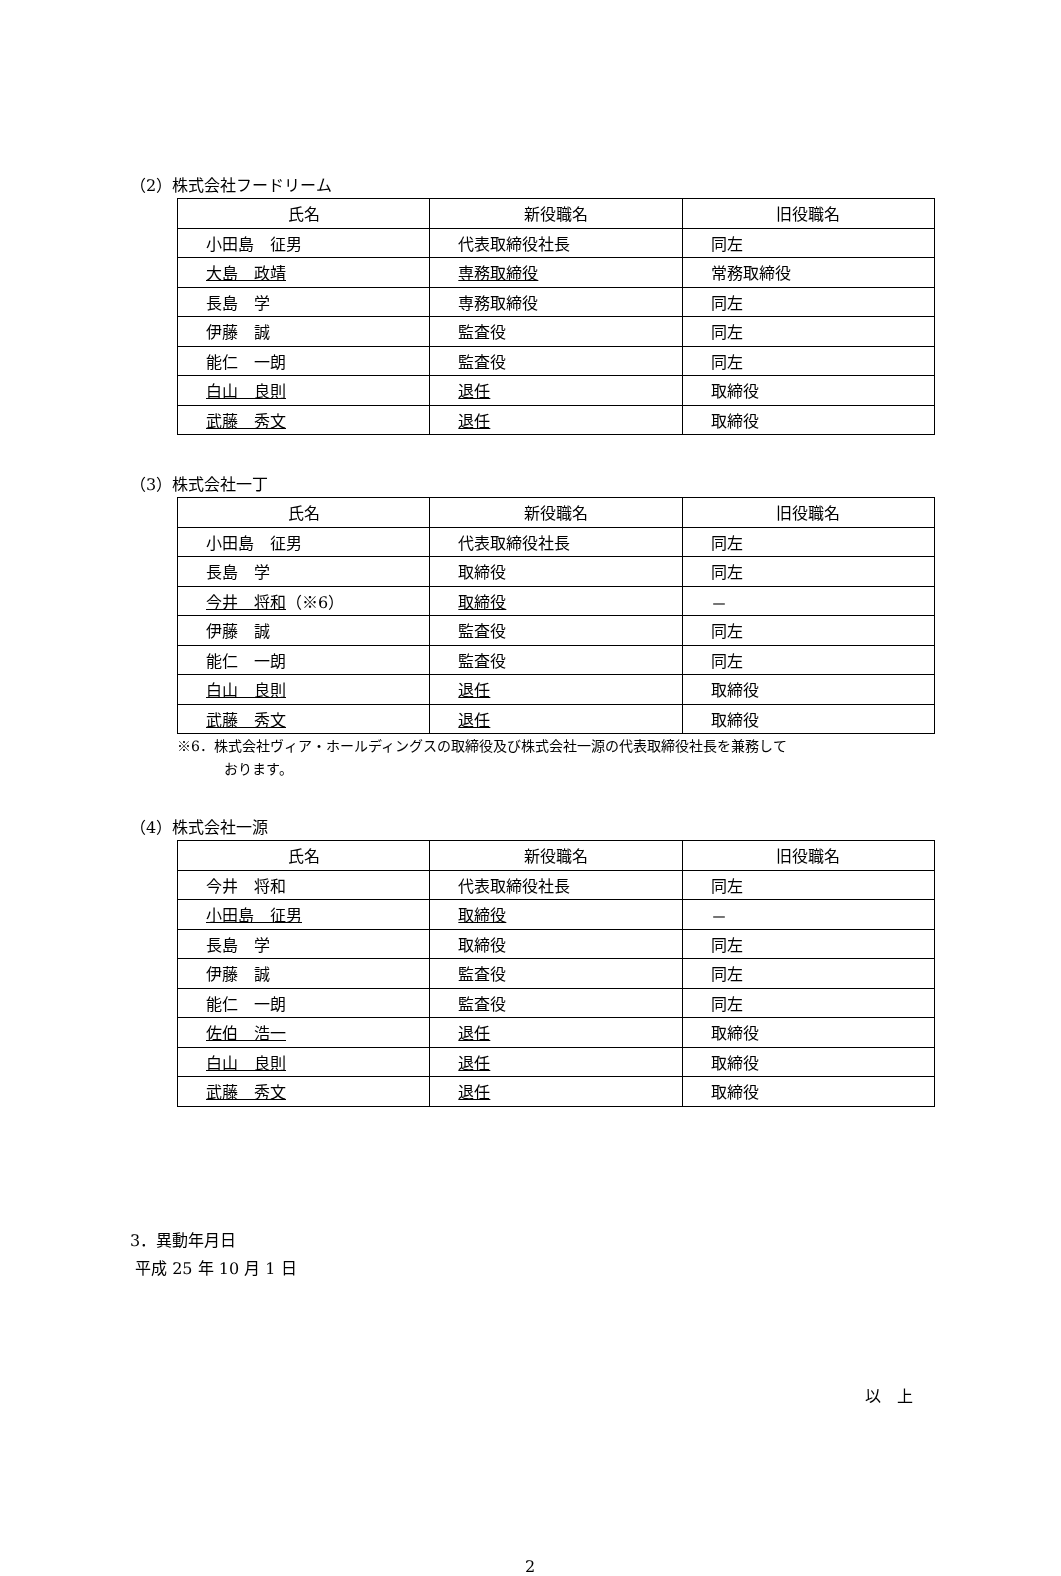（2）株式会社フードリーム
| 氏名 | 新役職名 | 旧役職名 |
| --- | --- | --- |
| 小田島 征男 | 代表取締役社長 | 同左 |
| 大島 政靖 | 専務取締役 | 常務取締役 |
| 長島 学 | 専務取締役 | 同左 |
| 伊藤 誠 | 監査役 | 同左 |
| 能仁 一朗 | 監査役 | 同左 |
| 白山 良則 | 退任 | 取締役 |
| 武藤 秀文 | 退任 | 取締役 |
（3）株式会社一丁
| 氏名 | 新役職名 | 旧役職名 |
| --- | --- | --- |
| 小田島 征男 | 代表取締役社長 | 同左 |
| 長島 学 | 取締役 | 同左 |
| 今井 将和 （※6） | 取締役 | － |
| 伊藤 誠 | 監査役 | 同左 |
| 能仁 一朗 | 監査役 | 同左 |
| 白山 良則 | 退任 | 取締役 |
| 武藤 秀文 | 退任 | 取締役 |
※6．株式会社ヴィア・ホールディングスの取締役及び株式会社一源の代表取締役社長を兼務して
おります。
（4）株式会社一源
| 氏名 | 新役職名 | 旧役職名 |
| --- | --- | --- |
| 今井 将和 | 代表取締役社長 | 同左 |
| 小田島 征男 | 取締役 | － |
| 長島 学 | 取締役 | 同左 |
| 伊藤 誠 | 監査役 | 同左 |
| 能仁 一朗 | 監査役 | 同左 |
| 佐伯 浩一 | 退任 | 取締役 |
| 白山 良則 | 退任 | 取締役 |
| 武藤 秀文 | 退任 | 取締役 |
3．異動年月日
平成 25 年 10 月 1 日
以　上
2